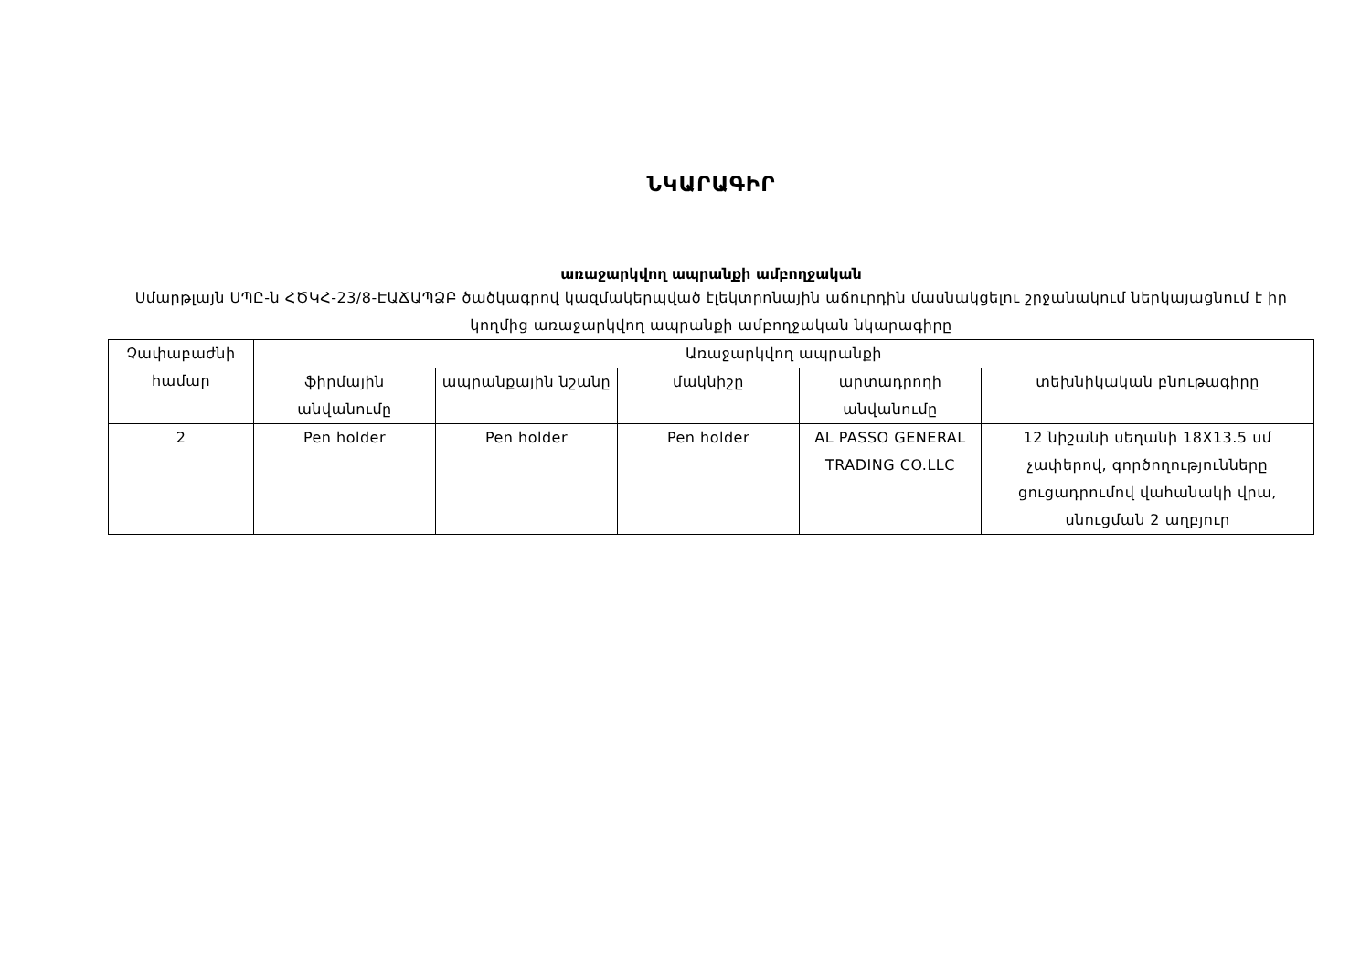ՆԿԱՐԱԳԻՐ
առաջարկվող ապրանքի ամբողջական
Սմարթլայն ՍՊԸ-ն ՀԾԿՀ-23/8-ԷԱՃԱՊՁԲ ծածկագրով կազմակերպված էլեկտրոնային աճուրդին մասնակցելու շրջանակում ներկայացնում է իր կողմից առաջարկվող ապրանքի ամբողջական նկարագիրը
| Չափաբաժնի համար | Առաջարկվող ապրանքի | | | | |
| --- | --- | --- | --- | --- | --- |
| | ֆիրմային անվանումը | ապրանքային նշանը | մակնիշը | արտադրողի անվանումը | տեխնիկական բնութագիրը |
| 2 | Pen holder | Pen holder | Pen holder | AL PASSO GENERAL TRADING CO.LLC | 12 նիշանի սեղանի 18X13.5 սմ չափերով, գործողությունները ցուցադրումով վահանակի վրա, սնուցման 2 աղբյուր |